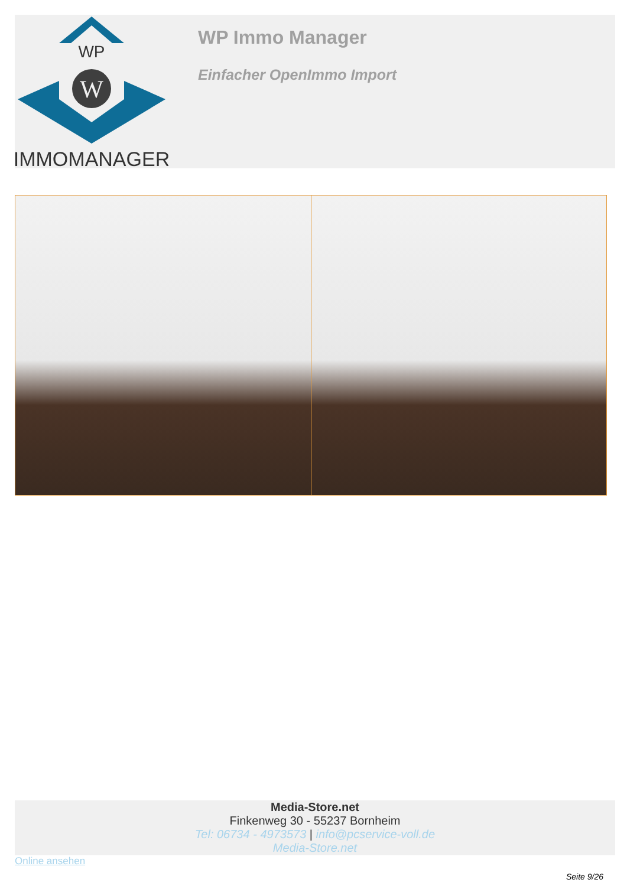WP
W
IMMOMANAGER
WP Immo Manager
Einfacher OpenImmo Import
Media-Store.net
Finkenweg 30 - 55237 Bornheim
Tel: 06734 - 4973573 | info@pcservice-voll.de
Media-Store.net
Online ansehen
Seite 9/26